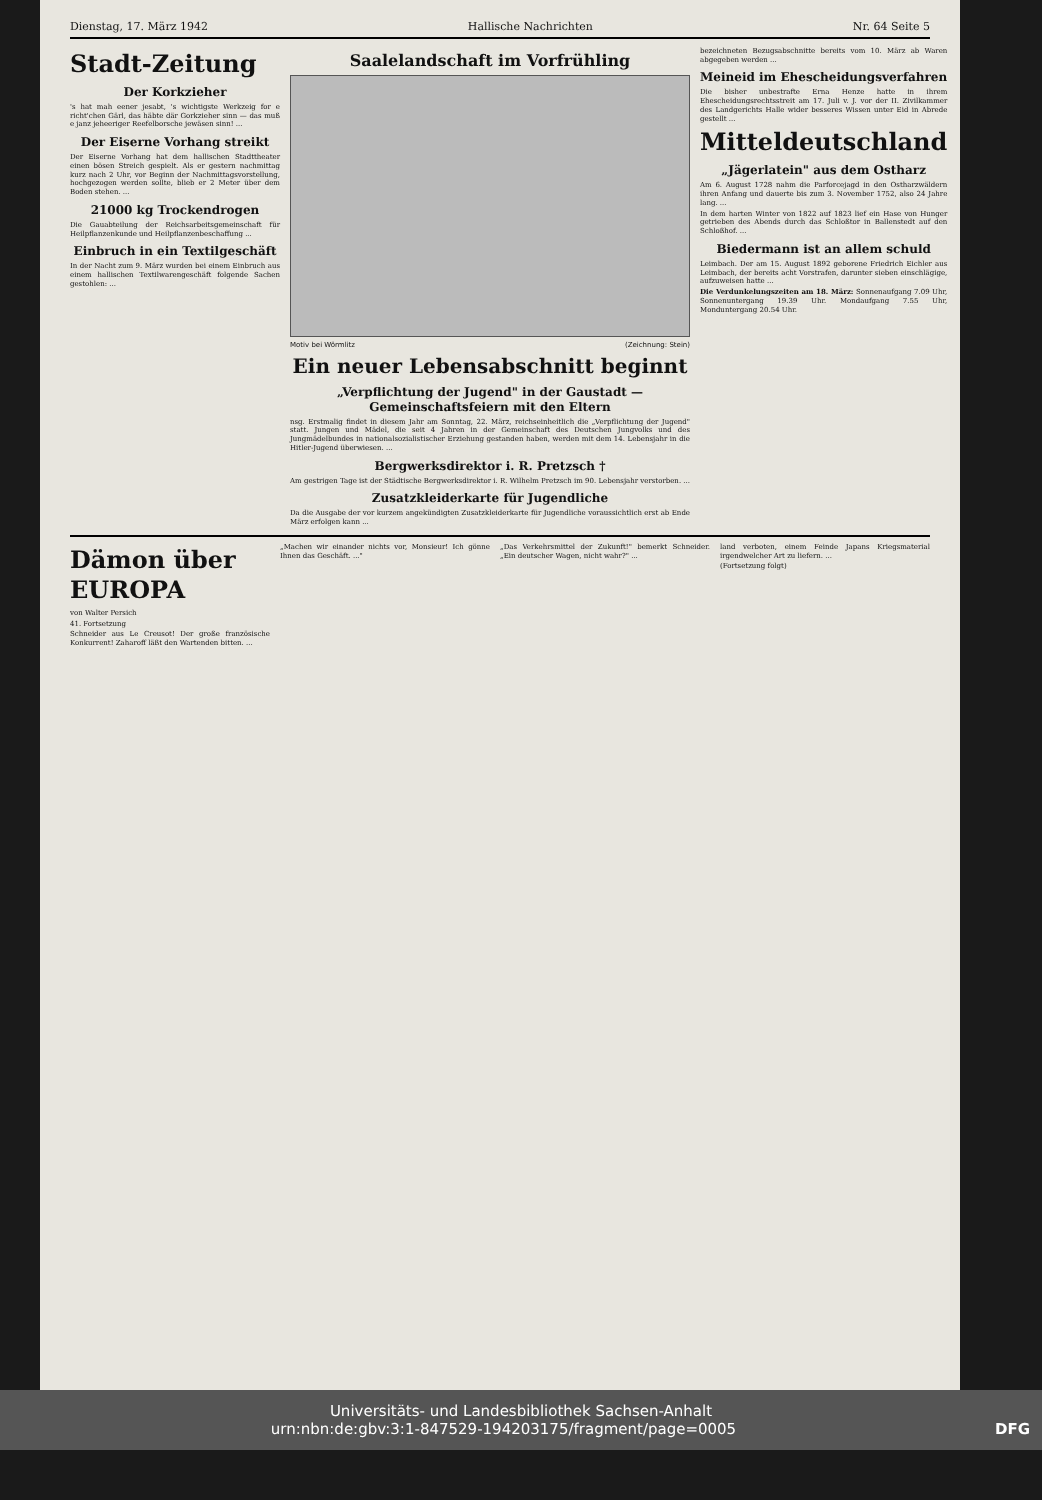Dienstag, 17. März 1942 Hallische Nachrichten Nr. 64 Seite 5
Stadt-Zeitung
Der Korkzieher
's hat mah eener jesabt, 's wichtigste Werkzeig for e richt'chen Gärl, das häbte där Gorkzieher sinn — das muß e janz jeheeriger Reefelborsche jewäsen sinn! ...
Der Eiserne Vorhang streikt
Der Eiserne Vorhang hat dem hallischen Stadttheater einen bösen Streich gespielt. Als er gestern nachmittag kurz nach 2 Uhr, vor Beginn der Nachmittagsvorstellung, hochgezogen werden sollte, blieb er 2 Meter über dem Boden stehen. ...
21000 kg Trockendrogen
Die Gauabteilung der Reichsarbeitsgemeinschaft für Heilpflanzenkunde und Heilpflanzenbeschaffung ...
Einbruch in ein Textilgeschäft
In der Nacht zum 9. März wurden bei einem Einbruch aus einem hallischen Textilwarengeschäft folgende Sachen gestohlen: ...
Saalelandschaft im Vorfrühling
Motiv bei Wörmlitz (Zeichnung: Stein)
Ein neuer Lebensabschnitt beginnt
„Verpflichtung der Jugend" in der Gaustadt — Gemeinschaftsfeiern mit den Eltern
nsg. Erstmalig findet in diesem Jahr am Sonntag, 22. März, reichseinheitlich die „Verpflichtung der Jugend" statt. Jungen und Mädel, die seit 4 Jahren in der Gemeinschaft des Deutschen Jungvolks und des Jungmädelbundes in nationalsozialistischer Erziehung gestanden haben, werden mit dem 14. Lebensjahr in die Hitler-Jugend überwiesen. ...
Bergwerksdirektor i. R. Pretzsch †
Am gestrigen Tage ist der Städtische Bergwerksdirektor i. R. Wilhelm Pretzsch im 90. Lebensjahr verstorben. ...
Zusatzkleiderkarte für Jugendliche
Da die Ausgabe der vor kurzem angekündigten Zusatzkleiderkarte für Jugendliche voraussichtlich erst ab Ende März erfolgen kann ...
bezeichneten Bezugsabschnitte bereits vom 10. März ab Waren abgegeben werden ...
Meineid im Ehescheidungsverfahren
Die bisher unbestrafte Erna Henze hatte in ihrem Ehescheidungsrechtsstreit am 17. Juli v. J. vor der II. Zivilkammer des Landgerichts Halle wider besseres Wissen unter Eid in Abrede gestellt ...
Mitteldeutschland
„Jägerlatein" aus dem Ostharz
Am 6. August 1728 nahm die Parforcejagd in den Ostharzwäldern ihren Anfang und dauerte bis zum 3. November 1752, also 24 Jahre lang. ...
In dem harten Winter von 1822 auf 1823 lief ein Hase von Hunger getrieben des Abends durch das Schloßtor in Ballenstedt auf den Schloßhof. ...
Biedermann ist an allem schuld
Leimbach. Der am 15. August 1892 geborene Friedrich Eichler aus Leimbach, der bereits acht Vorstrafen, darunter sieben einschlägige, aufzuweisen hatte ...
Die Verdunkelungszeiten am 18. März: Sonnenaufgang 7.09 Uhr, Sonnenuntergang 19.39 Uhr. Mondaufgang 7.55 Uhr, Monduntergang 20.54 Uhr.
Dämon über EUROPA
von Walter Persich
41. Fortsetzung
Schneider aus Le Creusot! Der große französische Konkurrent! Zaharoff läßt den Wartenden bitten. ...
„Machen wir einander nichts vor, Monsieur! Ich gönne Ihnen das Geschäft. ..."
„Das Verkehrsmittel der Zukunft!" bemerkt Schneider. „Ein deutscher Wagen, nicht wahr?" ...
land verboten, einem Feinde Japans Kriegsmaterial irgendwelcher Art zu liefern. ...
(Fortsetzung folgt)
Universitäts- und Landesbibliothek Sachsen-Anhalt
urn:nbn:de:gbv:3:1-847529-194203175/fragment/page=0005 DFG